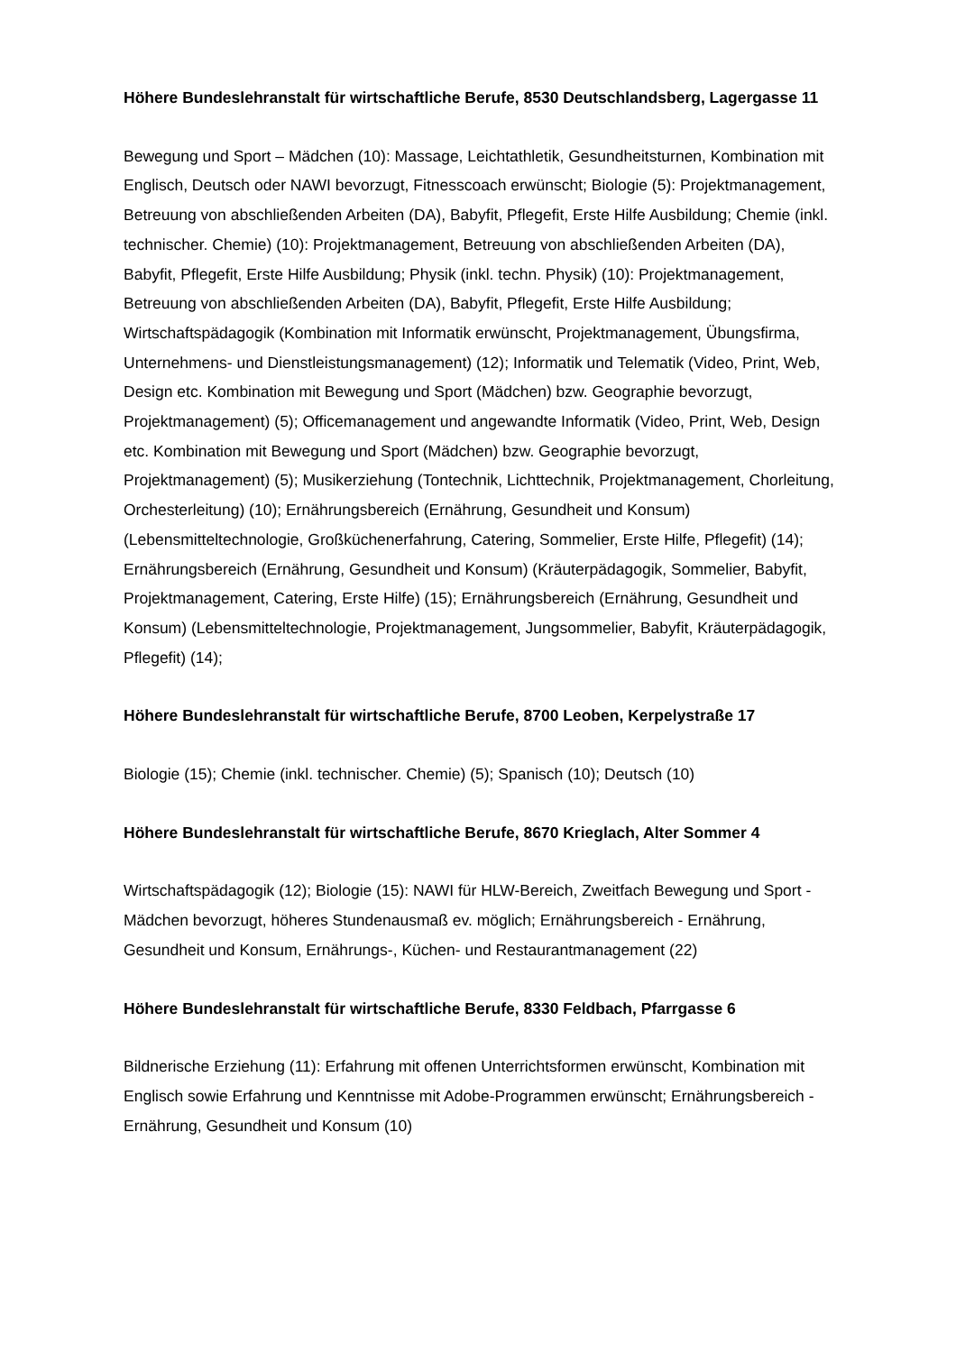Höhere Bundeslehranstalt für wirtschaftliche Berufe, 8530 Deutschlandsberg, Lagergasse 11
Bewegung und Sport – Mädchen (10): Massage, Leichtathletik, Gesundheitsturnen, Kombination mit Englisch, Deutsch oder NAWI bevorzugt, Fitnesscoach erwünscht; Biologie (5): Projektmanagement, Betreuung von abschließenden Arbeiten (DA), Babyfit, Pflegefit, Erste Hilfe Ausbildung; Chemie (inkl. technischer. Chemie) (10): Projektmanagement, Betreuung von abschließenden Arbeiten (DA), Babyfit, Pflegefit, Erste Hilfe Ausbildung; Physik (inkl. techn. Physik) (10): Projektmanagement, Betreuung von abschließenden Arbeiten (DA), Babyfit, Pflegefit, Erste Hilfe Ausbildung; Wirtschaftspädagogik (Kombination mit Informatik erwünscht, Projektmanagement, Übungsfirma, Unternehmens- und Dienstleistungsmanagement) (12); Informatik und Telematik (Video, Print, Web, Design etc. Kombination mit Bewegung und Sport (Mädchen) bzw. Geographie bevorzugt, Projektmanagement) (5); Officemanagement und angewandte Informatik (Video, Print, Web, Design etc. Kombination mit Bewegung und Sport (Mädchen) bzw. Geographie bevorzugt, Projektmanagement) (5); Musikerziehung (Tontechnik, Lichttechnik, Projektmanagement, Chorleitung, Orchesterleitung) (10); Ernährungsbereich (Ernährung, Gesundheit und Konsum) (Lebensmitteltechnologie, Großküchenerfahrung, Catering, Sommelier, Erste Hilfe, Pflegefit) (14); Ernährungsbereich (Ernährung, Gesundheit und Konsum) (Kräuterpädagogik, Sommelier, Babyfit, Projektmanagement, Catering, Erste Hilfe) (15); Ernährungsbereich (Ernährung, Gesundheit und Konsum) (Lebensmitteltechnologie, Projektmanagement, Jungsommelier, Babyfit, Kräuterpädagogik, Pflegefit) (14);
Höhere Bundeslehranstalt für wirtschaftliche Berufe, 8700 Leoben, Kerpelystraße 17
Biologie (15); Chemie (inkl. technischer. Chemie) (5); Spanisch (10); Deutsch (10)
Höhere Bundeslehranstalt für wirtschaftliche Berufe, 8670 Krieglach, Alter Sommer 4
Wirtschaftspädagogik (12); Biologie (15): NAWI für HLW-Bereich, Zweitfach Bewegung und Sport - Mädchen bevorzugt, höheres Stundenausmaß ev. möglich; Ernährungsbereich - Ernährung, Gesundheit und Konsum, Ernährungs-, Küchen- und Restaurantmanagement (22)
Höhere Bundeslehranstalt für wirtschaftliche Berufe, 8330 Feldbach, Pfarrgasse 6
Bildnerische Erziehung (11): Erfahrung mit offenen Unterrichtsformen erwünscht, Kombination mit Englisch sowie Erfahrung und Kenntnisse mit Adobe-Programmen erwünscht; Ernährungsbereich - Ernährung, Gesundheit und Konsum (10)